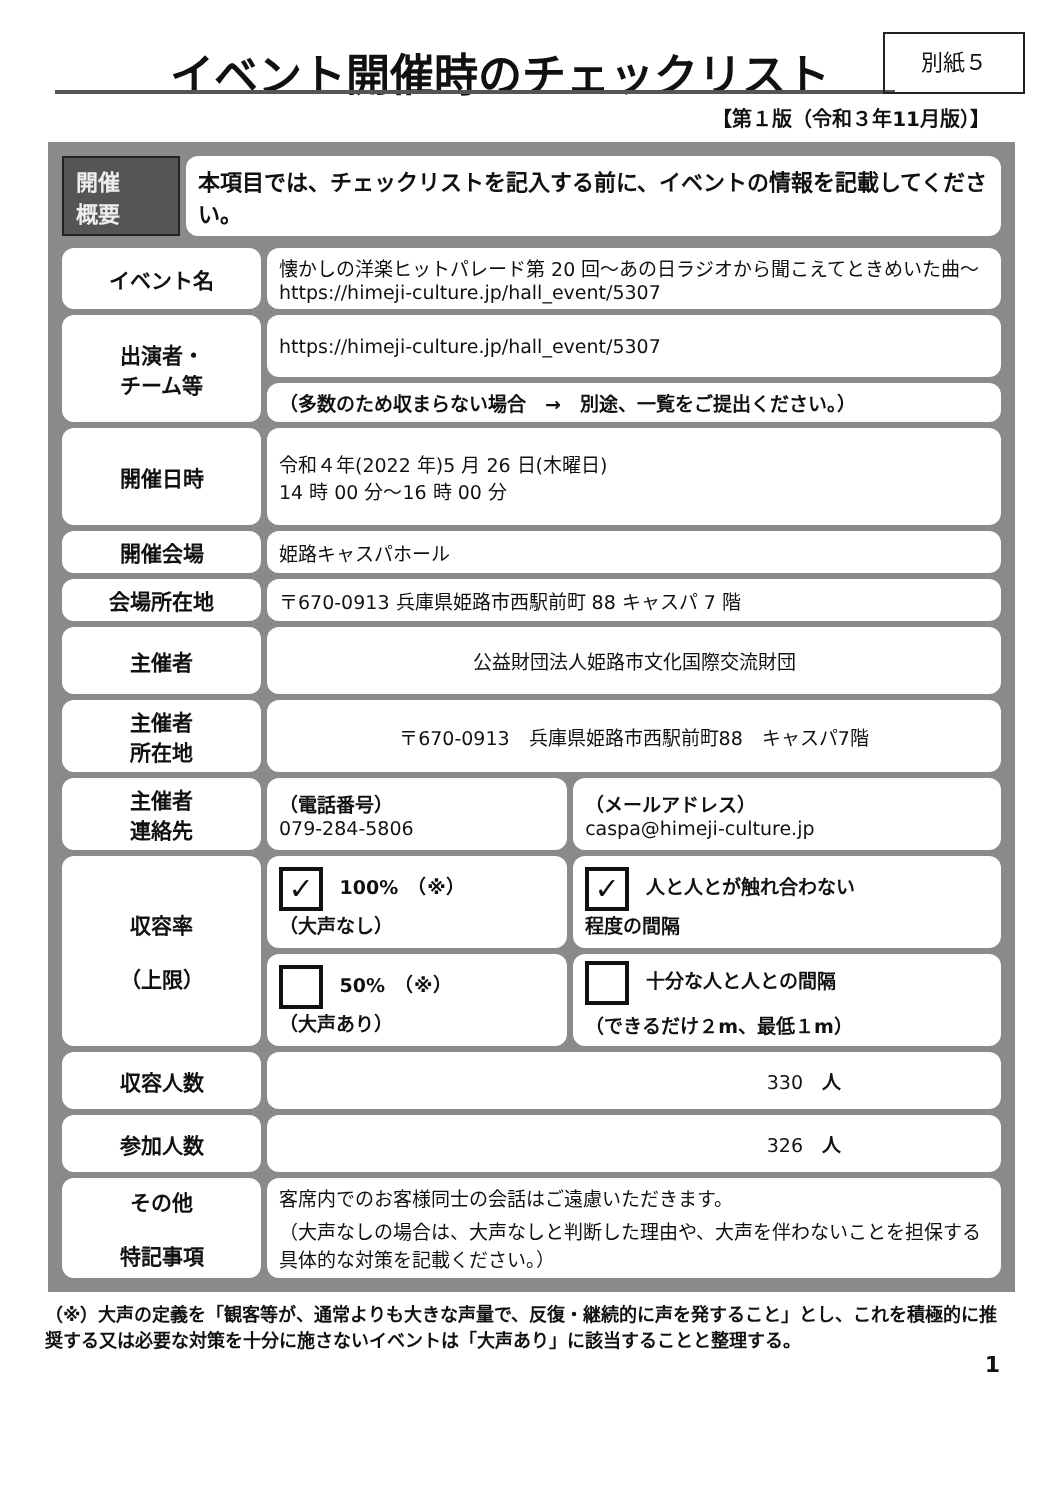イベント開催時のチェックリスト 別紙５
【第１版（令和３年11月版）】
| 開催 概要 | 本項目では、チェックリストを記入する前に、イベントの情報を記載してください。 |
| イベント名 | 懐かしの洋楽ヒットパレード第 20 回～あの日ラジオから聞こえてときめいた曲～ https://himeji-culture.jp/hall_event/5307 | |
| 出演者・ チーム等 | https://himeji-culture.jp/hall_event/5307 | |
| | （多数のため収まらない場合 → 別途、一覧をご提出ください。） | |
| 開催日時 | 令和４年(2022 年)5 月 26 日(木曜日) 14 時 00 分～16 時 00 分 | |
| 開催会場 | 姫路キャスパホール | |
| 会場所在地 | 〒670-0913 兵庫県姫路市西駅前町 88 キャスパ 7 階 | |
| 主催者 | 公益財団法人姫路市文化国際交流財団 | |
| 主催者 所在地 | 〒670-0913 兵庫県姫路市西駅前町88 キャスパ7階 | |
| 主催者 連絡先 | （電話番号） 079-284-5806 | （メールアドレス） caspa@himeji-culture.jp |
| 収容率 （上限） | ✓ 100% （※） （大声なし） | ✓ 人と人とが触れ合わない 程度の間隔 |
| | 50% （※） （大声あり） | 十分な人と人との間隔 （できるだけ２m、最低１m） |
| 収容人数 | 330 人 | |
| 参加人数 | 326 人 | |
| その他 特記事項 | 客席内でのお客様同士の会話はご遠慮いただきます。 （大声なしの場合は、大声なしと判断した理由や、大声を伴わないことを担保する具体的な対策を記載ください。） | |
（※）大声の定義を「観客等が、通常よりも大きな声量で、反復・継続的に声を発すること」とし、これを積極的に推奨する又は必要な対策を十分に施さないイベントは「大声あり」に該当することと整理する。
1